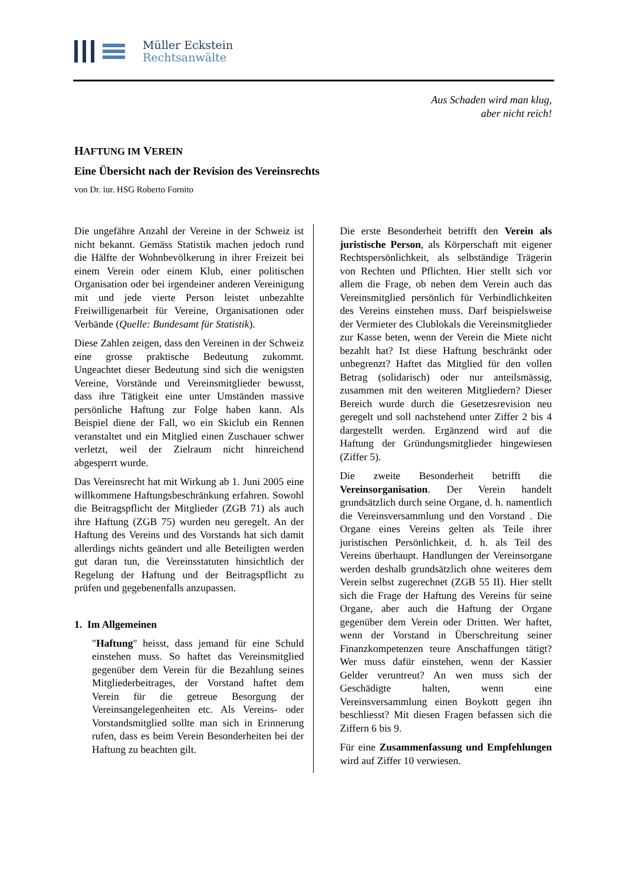Müller Eckstein
Rechtsanwälte
Aus Schaden wird man klug,
aber nicht reich!
HAFTUNG IM VEREIN
Eine Übersicht nach der Revision des Vereinsrechts
von Dr. iur. HSG Roberto Fornito
Die ungefähre Anzahl der Vereine in der Schweiz ist nicht bekannt. Gemäss Statistik machen jedoch rund die Hälfte der Wohnbevölkerung in ihrer Freizeit bei einem Verein oder einem Klub, einer politischen Organisation oder bei irgendeiner anderen Vereinigung mit und jede vierte Person leistet unbezahlte Freiwilligenarbeit für Vereine, Organisationen oder Verbände (Quelle: Bundesamt für Statistik).
Diese Zahlen zeigen, dass den Vereinen in der Schweiz eine grosse praktische Bedeutung zukommt. Ungeachtet dieser Bedeutung sind sich die wenigsten Vereine, Vorstände und Vereinsmitglieder bewusst, dass ihre Tätigkeit eine unter Umständen massive persönliche Haftung zur Folge haben kann. Als Beispiel diene der Fall, wo ein Skiclub ein Rennen veranstaltet und ein Mitglied einen Zuschauer schwer verletzt, weil der Zielraum nicht hinreichend abgesperrt wurde.
Das Vereinsrecht hat mit Wirkung ab 1. Juni 2005 eine willkommene Haftungsbeschränkung erfahren. Sowohl die Beitragspflicht der Mitglieder (ZGB 71) als auch ihre Haftung (ZGB 75) wurden neu geregelt. An der Haftung des Vereins und des Vorstands hat sich damit allerdings nichts geändert und alle Beteiligten werden gut daran tun, die Vereinsstatuten hinsichtlich der Regelung der Haftung und der Beitragspflicht zu prüfen und gegebenenfalls anzupassen.
1. Im Allgemeinen
"Haftung" heisst, dass jemand für eine Schuld einstehen muss. So haftet das Vereinsmitglied gegenüber dem Verein für die Bezahlung seines Mitgliederbeitrages, der Vorstand haftet dem Verein für die getreue Besorgung der Vereinsangelegenheiten etc. Als Vereins- oder Vorstandsmitglied sollte man sich in Erinnerung rufen, dass es beim Verein Besonderheiten bei der Haftung zu beachten gilt.
Die erste Besonderheit betrifft den Verein als juristische Person, als Körperschaft mit eigener Rechtspersönlichkeit, als selbständige Trägerin von Rechten und Pflichten. Hier stellt sich vor allem die Frage, ob neben dem Verein auch das Vereinsmitglied persönlich für Verbindlichkeiten des Vereins einstehen muss. Darf beispielsweise der Vermieter des Clublokals die Vereinsmitglieder zur Kasse beten, wenn der Verein die Miete nicht bezahlt hat? Ist diese Haftung beschränkt oder unbegrenzt? Haftet das Mitglied für den vollen Betrag (solidarisch) oder nur anteilsmässig, zusammen mit den weiteren Mitgliedern? Dieser Bereich wurde durch die Gesetzesrevision neu geregelt und soll nachstehend unter Ziffer 2 bis 4 dargestellt werden. Ergänzend wird auf die Haftung der Gründungsmitglieder hingewiesen (Ziffer 5).
Die zweite Besonderheit betrifft die Vereinsorganisation. Der Verein handelt grundsätzlich durch seine Organe, d. h. namentlich die Vereinsversammlung und den Vorstand . Die Organe eines Vereins gelten als Teile ihrer juristischen Persönlichkeit, d. h. als Teil des Vereins überhaupt. Handlungen der Vereinsorgane werden deshalb grundsätzlich ohne weiteres dem Verein selbst zugerechnet (ZGB 55 II). Hier stellt sich die Frage der Haftung des Vereins für seine Organe, aber auch die Haftung der Organe gegenüber dem Verein oder Dritten. Wer haftet, wenn der Vorstand in Überschreitung seiner Finanzkompetenzen teure Anschaffungen tätigt? Wer muss dafür einstehen, wenn der Kassier Gelder veruntreut? An wen muss sich der Geschädigte halten, wenn eine Vereinsversammlung einen Boykott gegen ihn beschliesst? Mit diesen Fragen befassen sich die Ziffern 6 bis 9.
Für eine Zusammenfassung und Empfehlungen wird auf Ziffer 10 verwiesen.